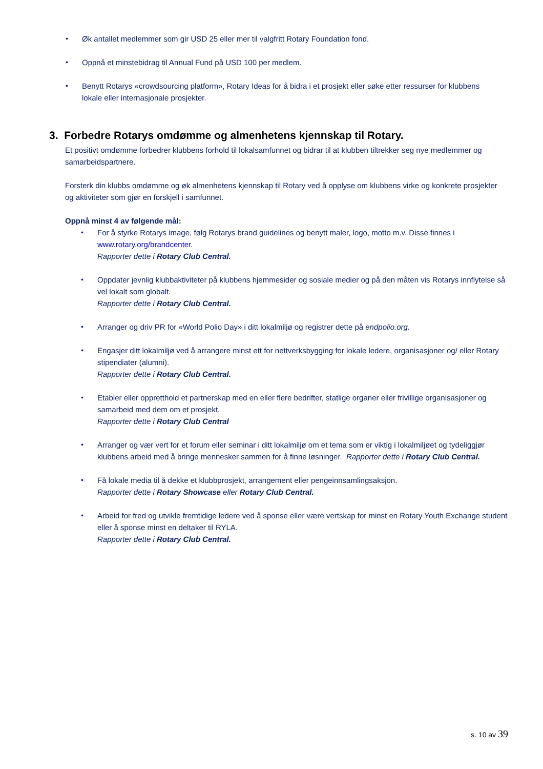• Øk antallet medlemmer som gir USD 25 eller mer til valgfritt Rotary Foundation fond.
• Oppnå et minstebidrag til Annual Fund på USD 100 per medlem.
• Benytt Rotarys «crowdsourcing platform», Rotary Ideas for å bidra i et prosjekt eller søke etter ressurser for klubbens lokale eller internasjonale prosjekter.
3. Forbedre Rotarys omdømme og almenhetens kjennskap til Rotary.
Et positivt omdømme forbedrer klubbens forhold til lokalsamfunnet og bidrar til at klubben tiltrekker seg nye medlemmer og samarbeidspartnere.
Forsterk din klubbs omdømme og øk almenhetens kjennskap til Rotary ved å opplyse om klubbens virke og konkrete prosjekter og aktiviteter som gjør en forskjell i samfunnet.
Oppnå minst 4 av følgende mål:
• For å styrke Rotarys image, følg Rotarys brand guidelines og benytt maler, logo, motto m.v. Disse finnes i www.rotary.org/brandcenter.
Rapporter dette i Rotary Club Central.
• Oppdater jevnlig klubbaktiviteter på klubbens hjemmesider og sosiale medier og på den måten vis Rotarys innflytelse så vel lokalt som globalt.
Rapporter dette i Rotary Club Central.
• Arranger og driv PR for «World Polio Day» i ditt lokalmiljø og registrer dette på endpolio.org.
• Engasjer ditt lokalmiljø ved å arrangere minst ett for nettverksbygging for lokale ledere, organisasjoner og/ eller Rotary stipendiater (alumni).
Rapporter dette i Rotary Club Central.
• Etabler eller oppretthold et partnerskap med en eller flere bedrifter, statlige organer eller frivillige organisasjoner og samarbeid med dem om et prosjekt.
Rapporter dette i Rotary Club Central
• Arranger og vær vert for et forum eller seminar i ditt lokalmiljø om et tema som er viktig i lokalmiljøet og tydeliggjør klubbens arbeid med å bringe mennesker sammen for å finne løsninger. Rapporter dette i Rotary Club Central.
• Få lokale media til å dekke et klubbprosjekt, arrangement eller pengeinnsamlingsaksjon.
Rapporter dette i Rotary Showcase eller Rotary Club Central.
• Arbeid for fred og utvikle fremtidige ledere ved å sponse eller være vertskap for minst en Rotary Youth Exchange student eller å sponse minst en deltaker til RYLA.
Rapporter dette i Rotary Club Central.
s. 10 av 39